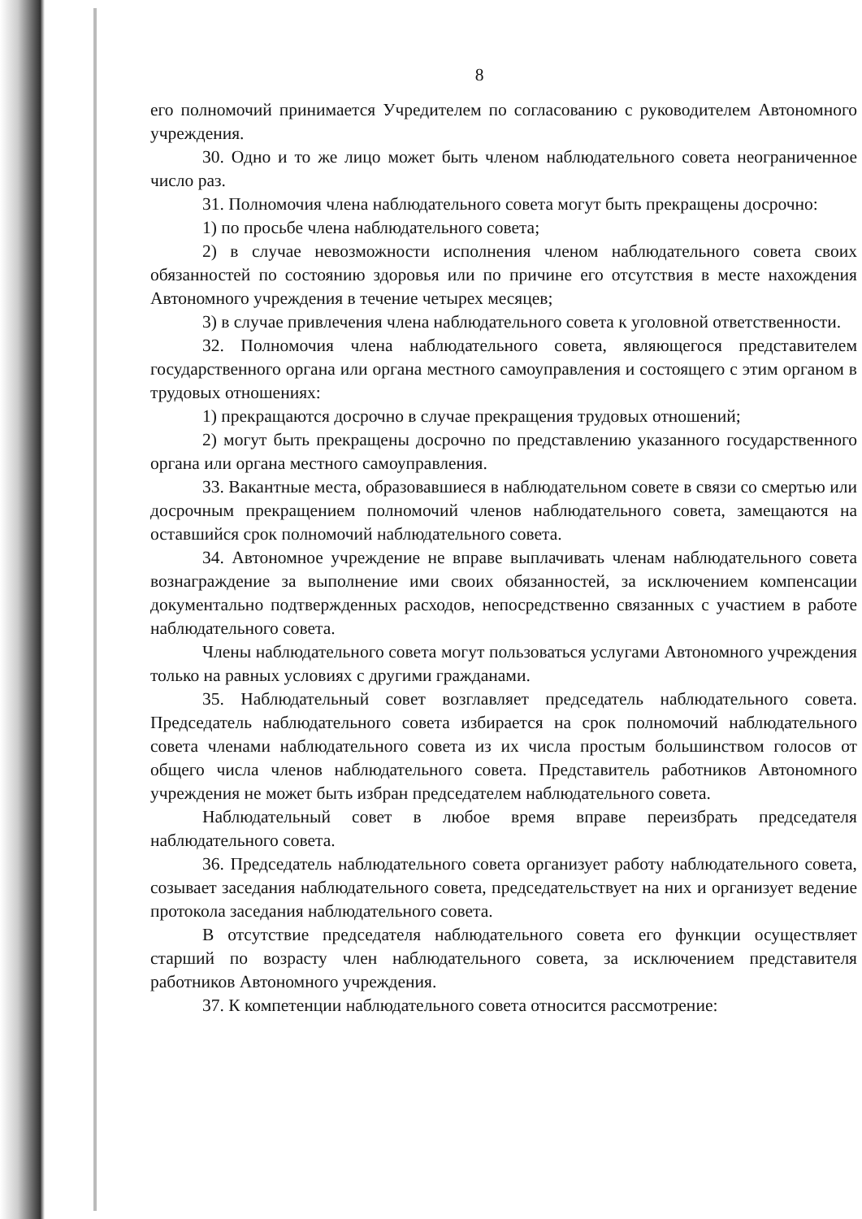8
его полномочий принимается Учредителем по согласованию с руководителем Автономного учреждения.
30. Одно и то же лицо может быть членом наблюдательного совета неограниченное число раз.
31. Полномочия члена наблюдательного совета могут быть прекращены досрочно:
1) по просьбе члена наблюдательного совета;
2) в случае невозможности исполнения членом наблюдательного совета своих обязанностей по состоянию здоровья или по причине его отсутствия в месте нахождения Автономного учреждения в течение четырех месяцев;
3) в случае привлечения члена наблюдательного совета к уголовной ответственности.
32. Полномочия члена наблюдательного совета, являющегося представителем государственного органа или органа местного самоуправления и состоящего с этим органом в трудовых отношениях:
1) прекращаются досрочно в случае прекращения трудовых отношений;
2) могут быть прекращены досрочно по представлению указанного государственного органа или органа местного самоуправления.
33. Вакантные места, образовавшиеся в наблюдательном совете в связи со смертью или досрочным прекращением полномочий членов наблюдательного совета, замещаются на оставшийся срок полномочий наблюдательного совета.
34. Автономное учреждение не вправе выплачивать членам наблюдательного совета вознаграждение за выполнение ими своих обязанностей, за исключением компенсации документально подтвержденных расходов, непосредственно связанных с участием в работе наблюдательного совета.
Члены наблюдательного совета могут пользоваться услугами Автономного учреждения только на равных условиях с другими гражданами.
35. Наблюдательный совет возглавляет председатель наблюдательного совета. Председатель наблюдательного совета избирается на срок полномочий наблюдательного совета членами наблюдательного совета из их числа простым большинством голосов от общего числа членов наблюдательного совета. Представитель работников Автономного учреждения не может быть избран председателем наблюдательного совета.
Наблюдательный совет в любое время вправе переизбрать председателя наблюдательного совета.
36. Председатель наблюдательного совета организует работу наблюдательного совета, созывает заседания наблюдательного совета, председательствует на них и организует ведение протокола заседания наблюдательного совета.
В отсутствие председателя наблюдательного совета его функции осуществляет старший по возрасту член наблюдательного совета, за исключением представителя работников Автономного учреждения.
37. К компетенции наблюдательного совета относится рассмотрение: